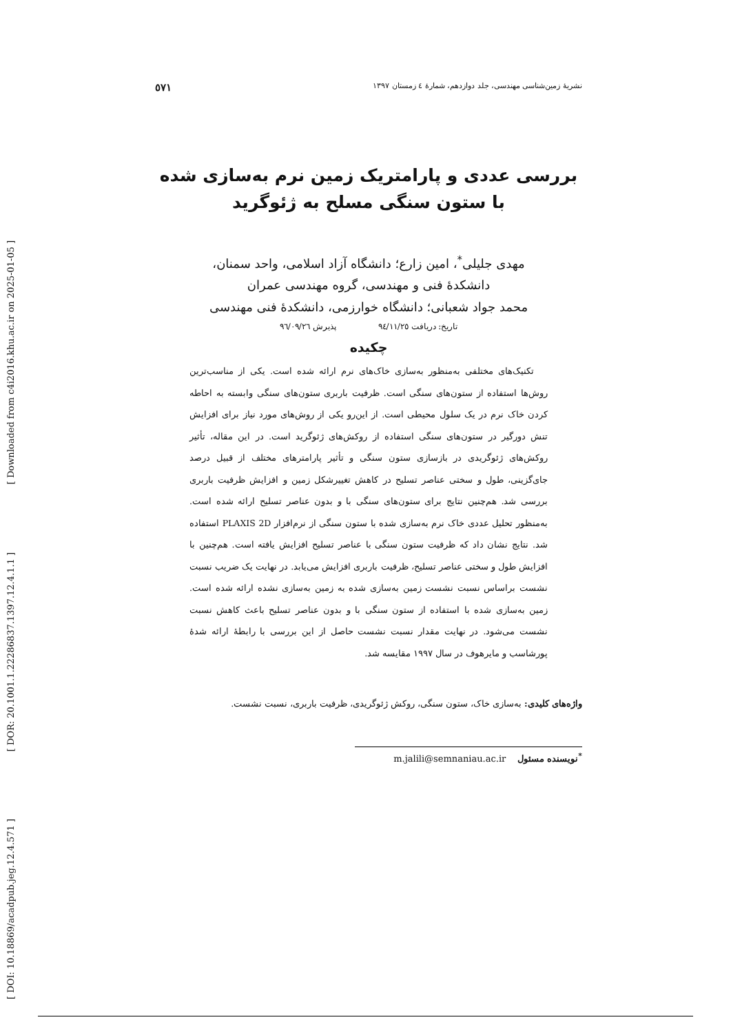[ Downloaded from c4i2016.khu.ac.ir on 2025-01-05 ]
[ DOR: 20.1001.1.22286837.1397.12.4.1.1 ]
[ DOI: 10.18869/acadpub.jeg.12.4.571 ]
نشریهٔ زمین‌شناسی مهندسی، جلد دوازدهم، شمارهٔ ٤ زمستان ١٣٩٧ ٥٧١
بررسی عددی و پارامتریک زمین نرم به‌سازی شده با ستون سنگی مسلح به ژئوگرید
مهدی جلیلی<sup>*</sup>، امین زارع؛ دانشگاه آزاد اسلامی، واحد سمنان،
دانشکدهٔ فنی و مهندسی، گروه مهندسی عمران
محمد جواد شعبانی؛ دانشگاه خوارزمی، دانشکدهٔ فنی مهندسی
تاریخ: دریافت ٩٤/١١/٢٥ پذیرش ٩٦/٠٩/٢٦
چکیده
تکنیک‌های مختلفی به‌منظور به‌سازی خاک‌های نرم ارائه شده است. یکی از مناسب‌ترین روش‌ها استفاده از ستون‌های سنگی است. ظرفیت باربری ستون‌های سنگی وابسته به احاطه کردن خاک نرم در یک سلول محیطی است. از این‌رو یکی از روش‌های مورد نیاز برای افزایش تنش دورگیر در ستون‌های سنگی استفاده از روکش‌های ژئوگرید است. در این مقاله، تأثیر روکش‌های ژئوگریدی در بازسازی ستون سنگی و تأثیر پارامترهای مختلف از قبیل درصد جای‌گزینی، طول و سختی عناصر تسلیح در کاهش تغییرشکل زمین و افزایش ظرفیت باربری بررسی شد. هم‌چنین نتایج برای ستون‌های سنگی با و بدون عناصر تسلیح ارائه شده است. به‌منظور تحلیل عددی خاک نرم به‌سازی شده با ستون سنگی از نرم‌افزار PLAXIS 2D استفاده شد. نتایج نشان داد که ظرفیت ستون سنگی با عناصر تسلیح افزایش یافته است. هم‌چنین با افزایش طول و سختی عناصر تسلیح، ظرفیت باربری افزایش می‌یابد. در نهایت یک ضریب نسبت نشست براساس نسبت نشست زمین به‌سازی شده به زمین به‌سازی نشده ارائه شده است. زمین به‌سازی شده با استفاده از ستون سنگی با و بدون عناصر تسلیح باعث کاهش نسبت نشست می‌شود. در نهایت مقدار نسبت نشست حاصل از این بررسی با رابطهٔ ارائه شدهٔ پورشاسب و مایرهوف در سال ١٩٩٧ مقایسه شد.
واژه‌های کلیدی: به‌سازی خاک، ستون سنگی، روکش ژئوگریدی، ظرفیت باربری، نسبت نشست.
<sup>*</sup> نویسنده مسئول m.jalili@semnaniau.ac.ir